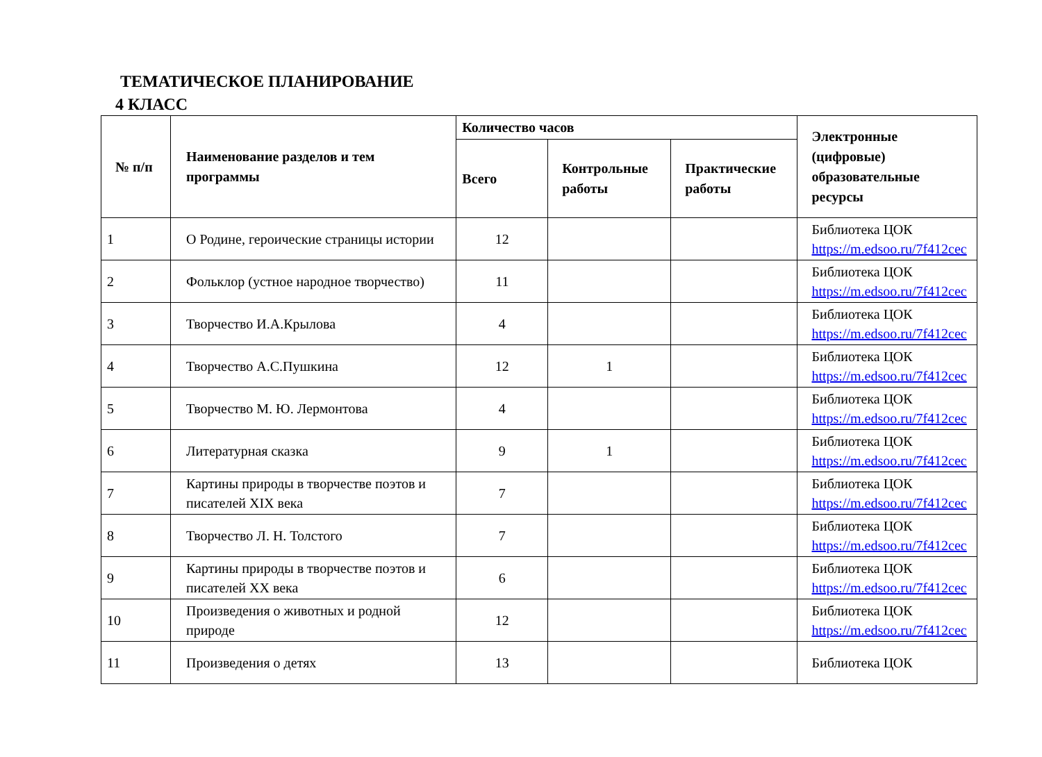ТЕМАТИЧЕСКОЕ ПЛАНИРОВАНИЕ
4 КЛАСС
| № п/п | Наименование разделов и тем программы | Количество часов | | | Электронные (цифровые) образовательные ресурсы |
| --- | --- | --- | --- | --- | --- |
| | | Всего | Контрольные работы | Практические работы | |
| 1 | О Родине, героические страницы истории | 12 | | | Библиотека ЦОК https://m.edsoo.ru/7f412cec |
| 2 | Фольклор (устное народное творчество) | 11 | | | Библиотека ЦОК https://m.edsoo.ru/7f412cec |
| 3 | Творчество И.А.Крылова | 4 | | | Библиотека ЦОК https://m.edsoo.ru/7f412cec |
| 4 | Творчество А.С.Пушкина | 12 | 1 | | Библиотека ЦОК https://m.edsoo.ru/7f412cec |
| 5 | Творчество М. Ю. Лермонтова | 4 | | | Библиотека ЦОК https://m.edsoo.ru/7f412cec |
| 6 | Литературная сказка | 9 | 1 | | Библиотека ЦОК https://m.edsoo.ru/7f412cec |
| 7 | Картины природы в творчестве поэтов и писателей XIX века | 7 | | | Библиотека ЦОК https://m.edsoo.ru/7f412cec |
| 8 | Творчество Л. Н. Толстого | 7 | | | Библиотека ЦОК https://m.edsoo.ru/7f412cec |
| 9 | Картины природы в творчестве поэтов и писателей XX века | 6 | | | Библиотека ЦОК https://m.edsoo.ru/7f412cec |
| 10 | Произведения о животных и родной природе | 12 | | | Библиотека ЦОК https://m.edsoo.ru/7f412cec |
| 11 | Произведения о детях | 13 | | | Библиотека ЦОК |